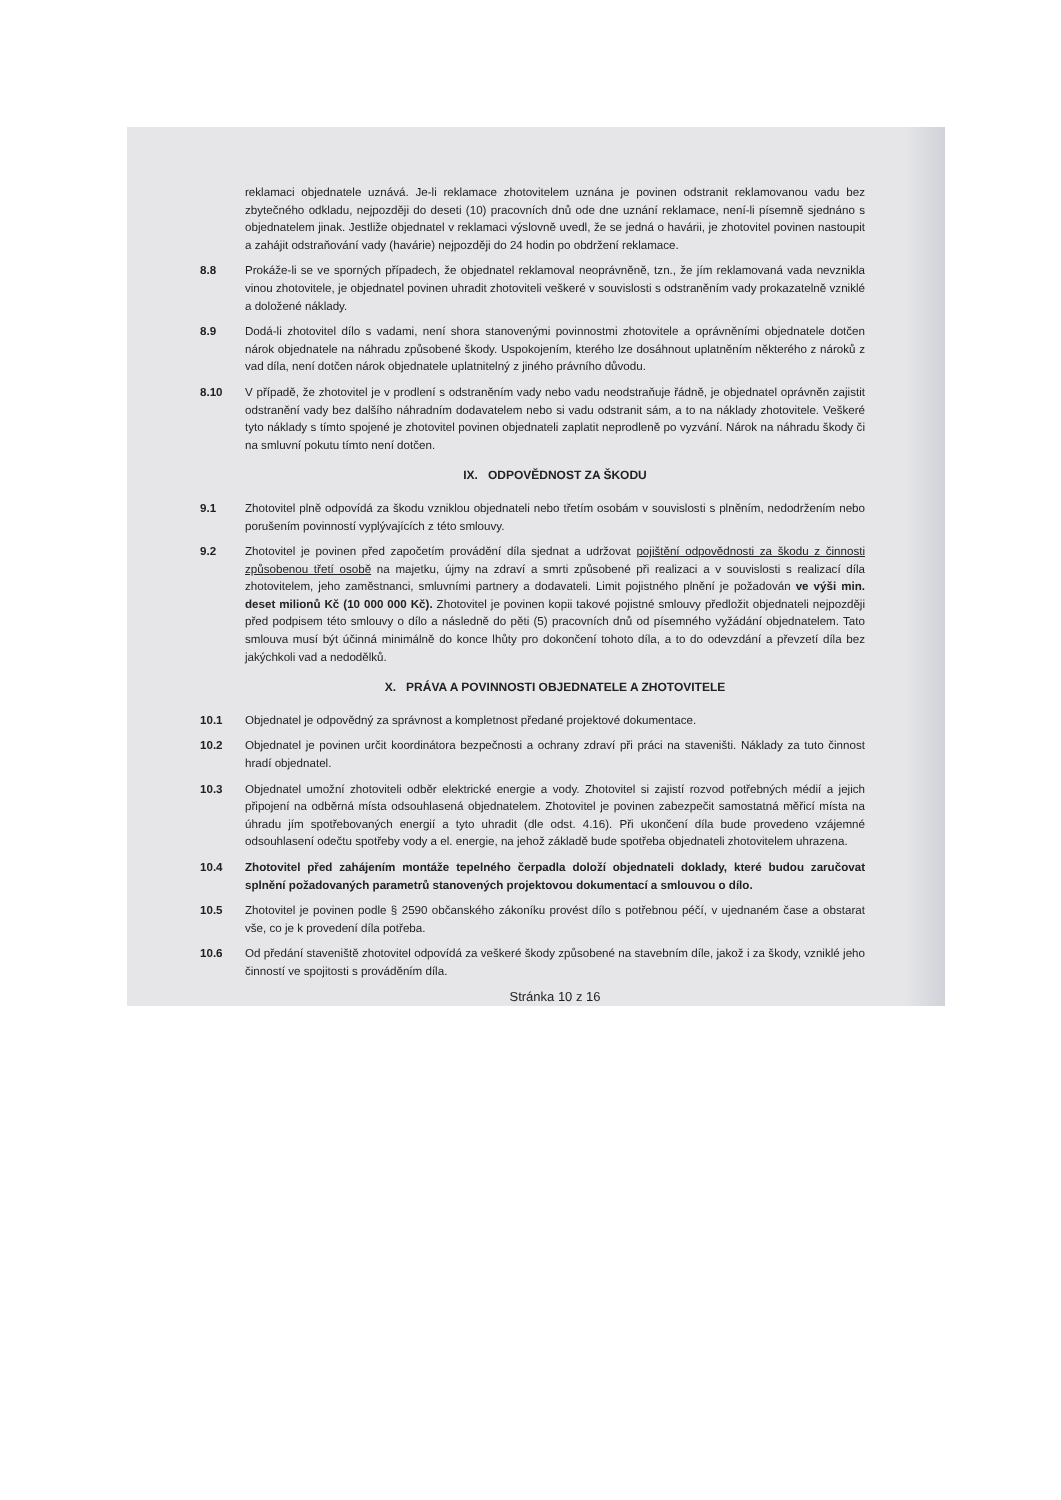reklamaci objednatele uznává. Je-li reklamace zhotovitelem uznána je povinen odstranit reklamovanou vadu bez zbytečného odkladu, nejpozději do deseti (10) pracovních dnů ode dne uznání reklamace, není-li písemně sjednáno s objednatelem jinak. Jestliže objednatel v reklamaci výslovně uvedl, že se jedná o havárii, je zhotovitel povinen nastoupit a zahájit odstraňování vady (havárie) nejpozději do 24 hodin po obdržení reklamace.
8.8 Prokáže-li se ve sporných případech, že objednatel reklamoval neoprávněně, tzn., že jím reklamovaná vada nevznikla vinou zhotovitele, je objednatel povinen uhradit zhotoviteli veškeré v souvislosti s odstraněním vady prokazatelně vzniklé a doložené náklady.
8.9 Dodá-li zhotovitel dílo s vadami, není shora stanovenými povinnostmi zhotovitele a oprávněními objednatele dotčen nárok objednatele na náhradu způsobené škody. Uspokojením, kterého lze dosáhnout uplatněním některého z nároků z vad díla, není dotčen nárok objednatele uplatnitelný z jiného právního důvodu.
8.10 V případě, že zhotovitel je v prodlení s odstraněním vady nebo vadu neodstraňuje řádně, je objednatel oprávněn zajistit odstranění vady bez dalšího náhradním dodavatelem nebo si vadu odstranit sám, a to na náklady zhotovitele. Veškeré tyto náklady s tímto spojené je zhotovitel povinen objednateli zaplatit neprodleně po vyzvání. Nárok na náhradu škody či na smluvní pokutu tímto není dotčen.
IX. ODPOVĚDNOST ZA ŠKODU
9.1 Zhotovitel plně odpovídá za škodu vzniklou objednateli nebo třetím osobám v souvislosti s plněním, nedodržením nebo porušením povinností vyplývajících z této smlouvy.
9.2 Zhotovitel je povinen před započetím provádění díla sjednat a udržovat pojištění odpovědnosti za škodu z činnosti způsobenou třetí osobě na majetku, újmy na zdraví a smrti způsobené při realizaci a v souvislosti s realizací díla zhotovitelem, jeho zaměstnanci, smluvními partnery a dodavateli. Limit pojistného plnění je požadován ve výši min. deset milionů Kč (10 000 000 Kč). Zhotovitel je povinen kopii takové pojistné smlouvy předložit objednateli nejpozději před podpisem této smlouvy o dílo a následně do pěti (5) pracovních dnů od písemného vyžádání objednatelem. Tato smlouva musí být účinná minimálně do konce lhůty pro dokončení tohoto díla, a to do odevzdání a převzetí díla bez jakýchkoli vad a nedodělků.
X. PRÁVA A POVINNOSTI OBJEDNATELE A ZHOTOVITELE
10.1 Objednatel je odpovědný za správnost a kompletnost předané projektové dokumentace.
10.2 Objednatel je povinen určit koordinátora bezpečnosti a ochrany zdraví při práci na staveništi. Náklady za tuto činnost hradí objednatel.
10.3 Objednatel umožní zhotoviteli odběr elektrické energie a vody. Zhotovitel si zajistí rozvod potřebných médií a jejich připojení na odběrná místa odsouhlasená objednatelem. Zhotovitel je povinen zabezpečit samostatná měřicí místa na úhradu jím spotřebovaných energií a tyto uhradit (dle odst. 4.16). Při ukončení díla bude provedeno vzájemné odsouhlasení odečtu spotřeby vody a el. energie, na jehož základě bude spotřeba objednateli zhotovitelem uhrazena.
10.4 Zhotovitel před zahájením montáže tepelného čerpadla doloží objednateli doklady, které budou zaručovat splnění požadovaných parametrů stanovených projektovou dokumentací a smlouvou o dílo.
10.5 Zhotovitel je povinen podle § 2590 občanského zákoníku provést dílo s potřebnou péčí, v ujednaném čase a obstarat vše, co je k provedení díla potřeba.
10.6 Od předání staveniště zhotovitel odpovídá za veškeré škody způsobené na stavebním díle, jakož i za škody, vzniklé jeho činností ve spojitosti s prováděním díla.
Stránka 10 z 16